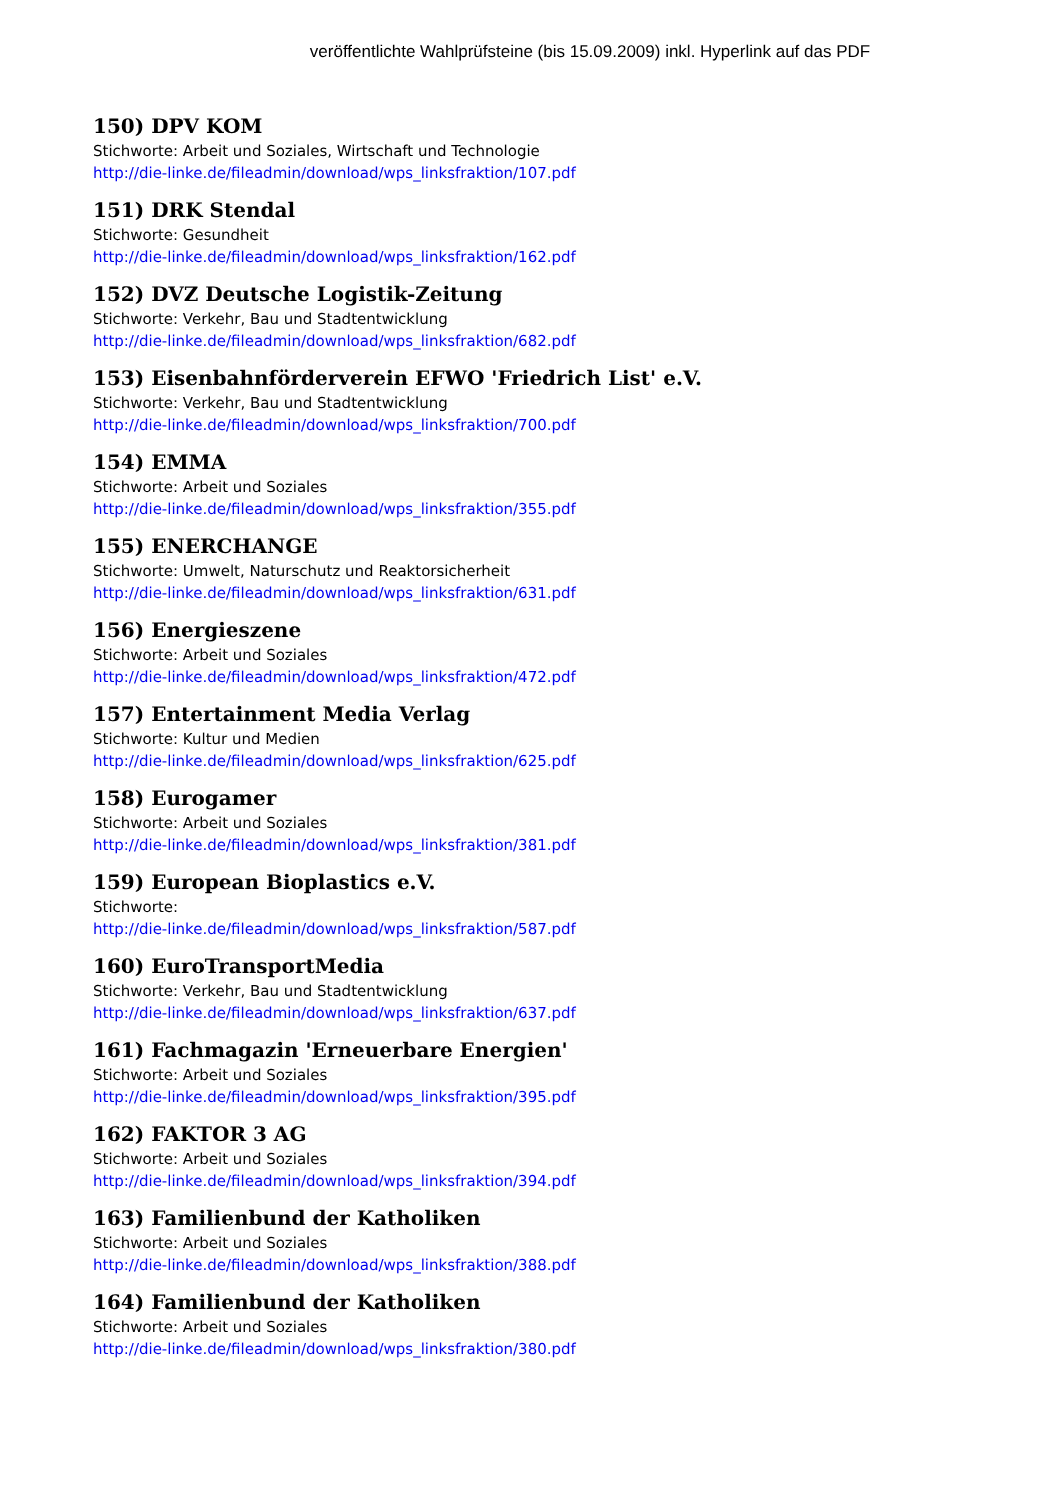veröffentlichte Wahlprüfsteine (bis 15.09.2009) inkl. Hyperlink auf das PDF
150) DPV KOM
Stichworte: Arbeit und Soziales, Wirtschaft und Technologie
http://die-linke.de/fileadmin/download/wps_linksfraktion/107.pdf
151) DRK Stendal
Stichworte: Gesundheit
http://die-linke.de/fileadmin/download/wps_linksfraktion/162.pdf
152) DVZ Deutsche Logistik-Zeitung
Stichworte: Verkehr, Bau und Stadtentwicklung
http://die-linke.de/fileadmin/download/wps_linksfraktion/682.pdf
153) Eisenbahnförderverein EFWO 'Friedrich List' e.V.
Stichworte: Verkehr, Bau und Stadtentwicklung
http://die-linke.de/fileadmin/download/wps_linksfraktion/700.pdf
154) EMMA
Stichworte: Arbeit und Soziales
http://die-linke.de/fileadmin/download/wps_linksfraktion/355.pdf
155) ENERCHANGE
Stichworte: Umwelt, Naturschutz und Reaktorsicherheit
http://die-linke.de/fileadmin/download/wps_linksfraktion/631.pdf
156) Energieszene
Stichworte: Arbeit und Soziales
http://die-linke.de/fileadmin/download/wps_linksfraktion/472.pdf
157) Entertainment Media Verlag
Stichworte: Kultur und Medien
http://die-linke.de/fileadmin/download/wps_linksfraktion/625.pdf
158) Eurogamer
Stichworte: Arbeit und Soziales
http://die-linke.de/fileadmin/download/wps_linksfraktion/381.pdf
159) European Bioplastics e.V.
Stichworte:
http://die-linke.de/fileadmin/download/wps_linksfraktion/587.pdf
160) EuroTransportMedia
Stichworte: Verkehr, Bau und Stadtentwicklung
http://die-linke.de/fileadmin/download/wps_linksfraktion/637.pdf
161) Fachmagazin 'Erneuerbare Energien'
Stichworte: Arbeit und Soziales
http://die-linke.de/fileadmin/download/wps_linksfraktion/395.pdf
162) FAKTOR 3 AG
Stichworte: Arbeit und Soziales
http://die-linke.de/fileadmin/download/wps_linksfraktion/394.pdf
163) Familienbund der Katholiken
Stichworte: Arbeit und Soziales
http://die-linke.de/fileadmin/download/wps_linksfraktion/388.pdf
164) Familienbund der Katholiken
Stichworte: Arbeit und Soziales
http://die-linke.de/fileadmin/download/wps_linksfraktion/380.pdf